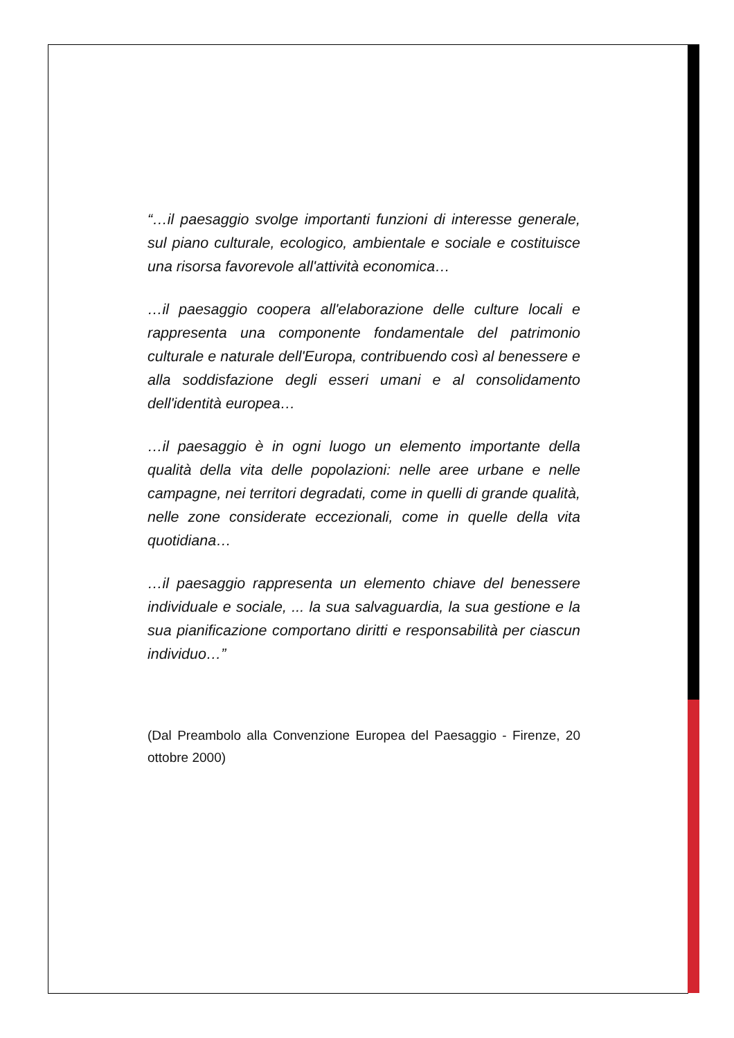“…il paesaggio svolge importanti funzioni di interesse generale, sul piano culturale, ecologico, ambientale e sociale e costituisce una risorsa favorevole all'attività economica…
…il paesaggio coopera all'elaborazione delle culture locali e rappresenta una componente fondamentale del patrimonio culturale e naturale dell'Europa, contribuendo così al benessere e alla soddisfazione degli esseri umani e al consolidamento dell'identità europea…
…il paesaggio è in ogni luogo un elemento importante della qualità della vita delle popolazioni: nelle aree urbane e nelle campagne, nei territori degradati, come in quelli di grande qualità, nelle zone considerate eccezionali, come in quelle della vita quotidiana…
…il paesaggio rappresenta un elemento chiave del benessere individuale e sociale, ... la sua salvaguardia, la sua gestione e la sua pianificazione comportano diritti e responsabilità per ciascun individuo…”
(Dal Preambolo alla Convenzione Europea del Paesaggio - Firenze, 20 ottobre 2000)